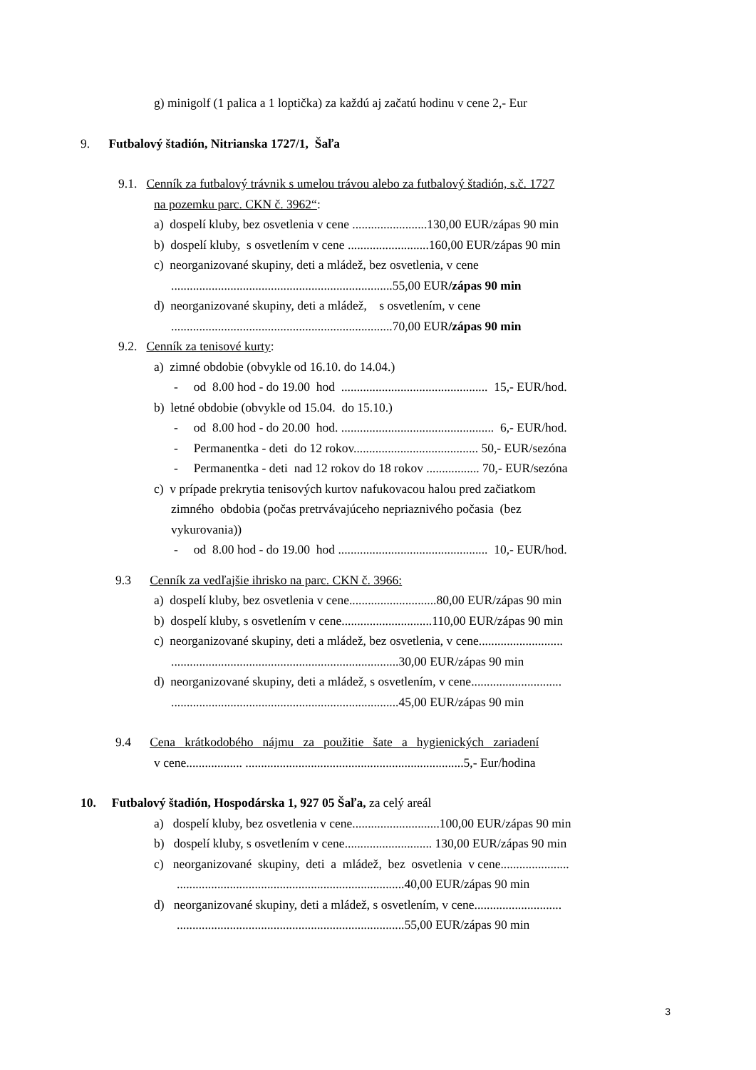g) minigolf (1 palica a 1 loptička) za každú aj začatú hodinu v cene 2,- Eur
9. Futbalový štadión, Nitrianska 1727/1, Šaľa
9.1. Cenník za futbalový trávnik s umelou trávou alebo za futbalový štadión, s.č. 1727
na pozemku parc. CKN č. 3962“:
a) dospelí kluby, bez osvetlenia v cene ........................130,00 EUR/zápas 90 min
b) dospelí kluby, s osvetlením v cene ..........................160,00 EUR/zápas 90 min
c) neorganizované skupiny, deti a mládež, bez osvetlenia, v cene
.......................................................................55,00 EUR/zápas 90 min
d) neorganizované skupiny, deti a mládež, s osvetlením, v cene
.......................................................................70,00 EUR/zápas 90 min
9.2. Cenník za tenisové kurty:
a) zimné obdobie (obvykle od 16.10. do 14.04.)
- od 8.00 hod - do 19.00 hod ............................................... 15,- EUR/hod.
b) letné obdobie (obvykle od 15.04. do 15.10.)
- od 8.00 hod - do 20.00 hod. ................................................. 6,- EUR/hod.
- Permanentka - deti do 12 rokov........................................ 50,- EUR/sezóna
- Permanentka - deti nad 12 rokov do 18 rokov ................. 70,- EUR/sezóna
c) v prípade prekrytia tenisových kurtov nafukovacou halou pred začiatkom
zimného obdobia (počas pretrvávajúceho nepriaznivého počasia (bez
vykurovania))
- od 8.00 hod - do 19.00 hod ................................................ 10,- EUR/hod.
9.3 Cenník za vedľajšie ihrisko na parc. CKN č. 3966:
a) dospelí kluby, bez osvetlenia v cene............................80,00 EUR/zápas 90 min
b) dospelí kluby, s osvetlením v cene.............................110,00 EUR/zápas 90 min
c) neorganizované skupiny, deti a mládež, bez osvetlenia, v cene...........................
.........................................................................30,00 EUR/zápas 90 min
d) neorganizované skupiny, deti a mládež, s osvetlením, v cene.............................
.........................................................................45,00 EUR/zápas 90 min
9.4 Cena krátkodobého nájmu za použitie šate a hygienických zariadení
v cene.................. ......................................................................5,- Eur/hodina
10. Futbalový štadión, Hospodárska 1, 927 05 Šaľa, za celý areál
a) dospelí kluby, bez osvetlenia v cene............................100,00 EUR/zápas 90 min
b) dospelí kluby, s osvetlením v cene............................ 130,00 EUR/zápas 90 min
c) neorganizované skupiny, deti a mládež, bez osvetlenia v cene......................
.........................................................................40,00 EUR/zápas 90 min
d) neorganizované skupiny, deti a mládež, s osvetlením, v cene............................
.........................................................................55,00 EUR/zápas 90 min
3